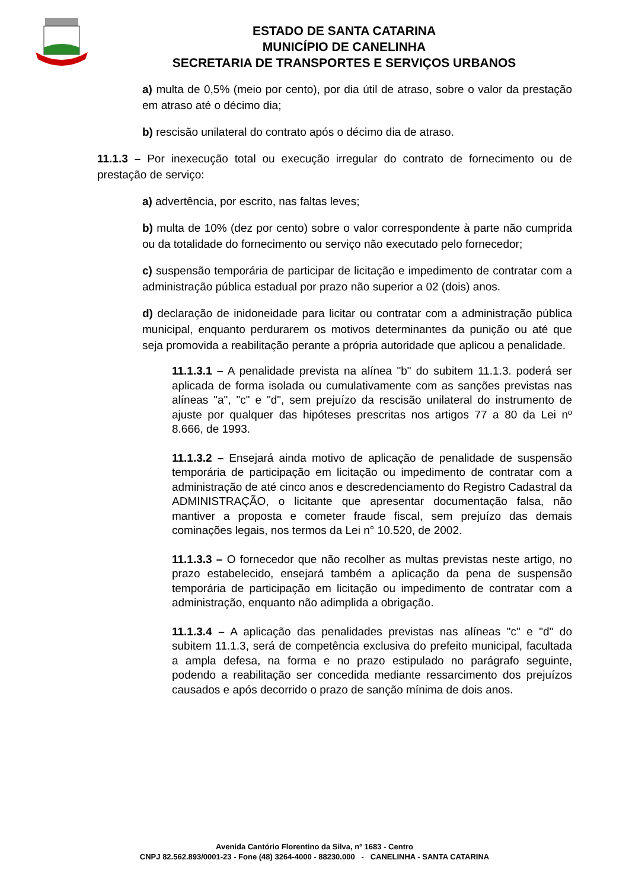ESTADO DE SANTA CATARINA
MUNICÍPIO DE CANELINHA
SECRETARIA DE TRANSPORTES E SERVIÇOS URBANOS
a) multa de 0,5% (meio por cento), por dia útil de atraso, sobre o valor da prestação em atraso até o décimo dia;
b) rescisão unilateral do contrato após o décimo dia de atraso.
11.1.3 – Por inexecução total ou execução irregular do contrato de fornecimento ou de prestação de serviço:
a) advertência, por escrito, nas faltas leves;
b) multa de 10% (dez por cento) sobre o valor correspondente à parte não cumprida ou da totalidade do fornecimento ou serviço não executado pelo fornecedor;
c) suspensão temporária de participar de licitação e impedimento de contratar com a administração pública estadual por prazo não superior a 02 (dois) anos.
d) declaração de inidoneidade para licitar ou contratar com a administração pública municipal, enquanto perdurarem os motivos determinantes da punição ou até que seja promovida a reabilitação perante a própria autoridade que aplicou a penalidade.
11.1.3.1 – A penalidade prevista na alínea "b" do subitem 11.1.3. poderá ser aplicada de forma isolada ou cumulativamente com as sanções previstas nas alíneas "a", "c" e "d", sem prejuízo da rescisão unilateral do instrumento de ajuste por qualquer das hipóteses prescritas nos artigos 77 a 80 da Lei nº 8.666, de 1993.
11.1.3.2 – Ensejará ainda motivo de aplicação de penalidade de suspensão temporária de participação em licitação ou impedimento de contratar com a administração de até cinco anos e descredenciamento do Registro Cadastral da ADMINISTRAÇÃO, o licitante que apresentar documentação falsa, não mantiver a proposta e cometer fraude fiscal, sem prejuízo das demais cominações legais, nos termos da Lei n° 10.520, de 2002.
11.1.3.3 – O fornecedor que não recolher as multas previstas neste artigo, no prazo estabelecido, ensejará também a aplicação da pena de suspensão temporária de participação em licitação ou impedimento de contratar com a administração, enquanto não adimplida a obrigação.
11.1.3.4 – A aplicação das penalidades previstas nas alíneas "c" e "d" do subitem 11.1.3, será de competência exclusiva do prefeito municipal, facultada a ampla defesa, na forma e no prazo estipulado no parágrafo seguinte, podendo a reabilitação ser concedida mediante ressarcimento dos prejuízos causados e após decorrido o prazo de sanção mínima de dois anos.
Avenida Cantório Florentino da Silva, nº 1683 - Centro
CNPJ 82.562.893/0001-23 - Fone (48) 3264-4000 - 88230.000 - CANELINHA - SANTA CATARINA